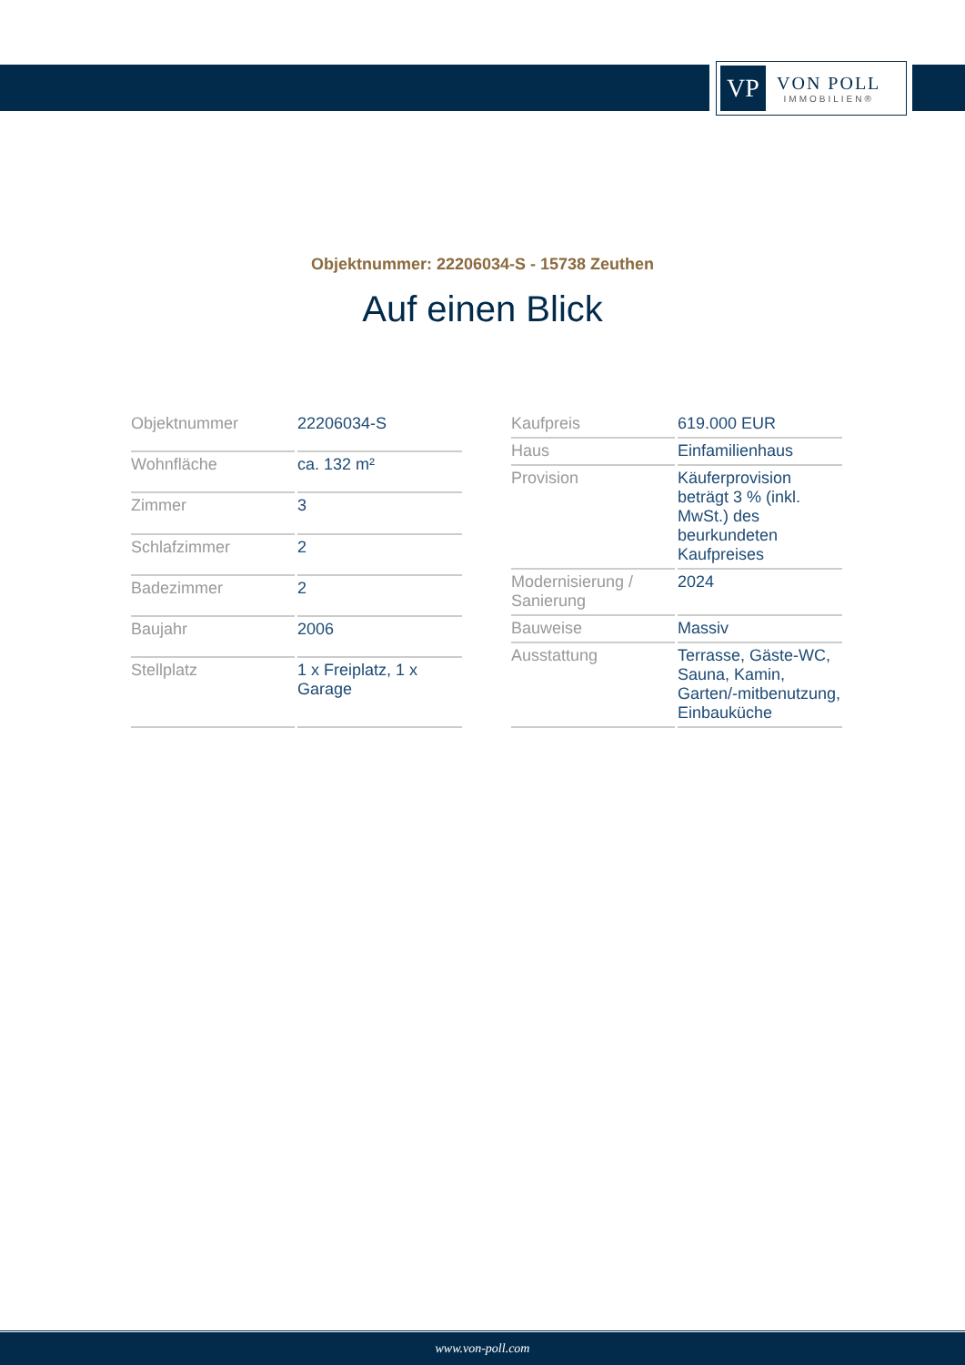VP
VON POLL
IMMOBILIEN®
Objektnummer: 22206034-S - 15738 Zeuthen
Auf einen Blick
| Objektnummer | 22206034-S |
| Wohnfläche | ca. 132 m² |
| Zimmer | 3 |
| Schlafzimmer | 2 |
| Badezimmer | 2 |
| Baujahr | 2006 |
| Stellplatz | 1 x Freiplatz, 1 x Garage |
| Kaufpreis | 619.000 EUR |
| Haus | Einfamilienhaus |
| Provision | Käuferprovision beträgt 3 % (inkl. MwSt.) des beurkundeten Kaufpreises |
| Modernisierung / Sanierung | 2024 |
| Bauweise | Massiv |
| Ausstattung | Terrasse, Gäste-WC, Sauna, Kamin, Garten/-mitbenutzung, Einbauküche |
www.von-poll.com